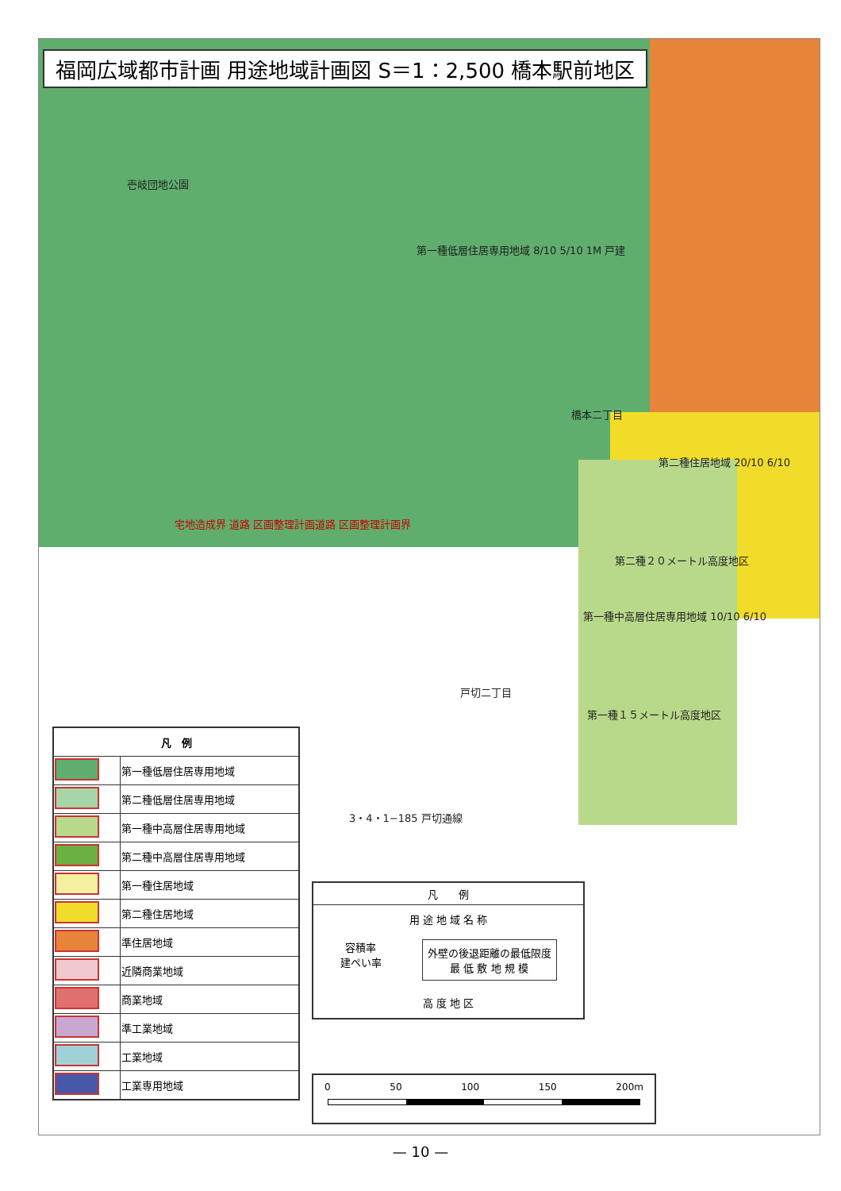福岡広域都市計画 用途地域計画図 S＝1：2,500 橋本駅前地区
第一種低層住居専用地域 8/10 5/10 1M 戸建
壱岐団地公園
橋本二丁目
第二種住居地域 20/10 6/10
第二種２０メートル高度地区
第一種中高層住居専用地域 10/10 6/10
第一種１５メートル高度地区
戸切二丁目
宅地造成界 道路 区画整理計画道路 区画整理計画界
3・4・1−185 戸切通線
| 凡 例 | |
| --- | --- |
| | 第一種低層住居専用地域 |
| | 第二種低層住居専用地域 |
| | 第一種中高層住居専用地域 |
| | 第二種中高層住居専用地域 |
| | 第一種住居地域 |
| | 第二種住居地域 |
| | 準住居地域 |
| | 近隣商業地域 |
| | 商業地域 |
| | 準工業地域 |
| | 工業地域 |
| | 工業専用地域 |
凡　　例
用 途 地 域 名 称
容積率
建ぺい率
外壁の後退距離の最低限度
最 低 敷 地 規 模
高 度 地 区
0 50 100 150 200m
— 10 —